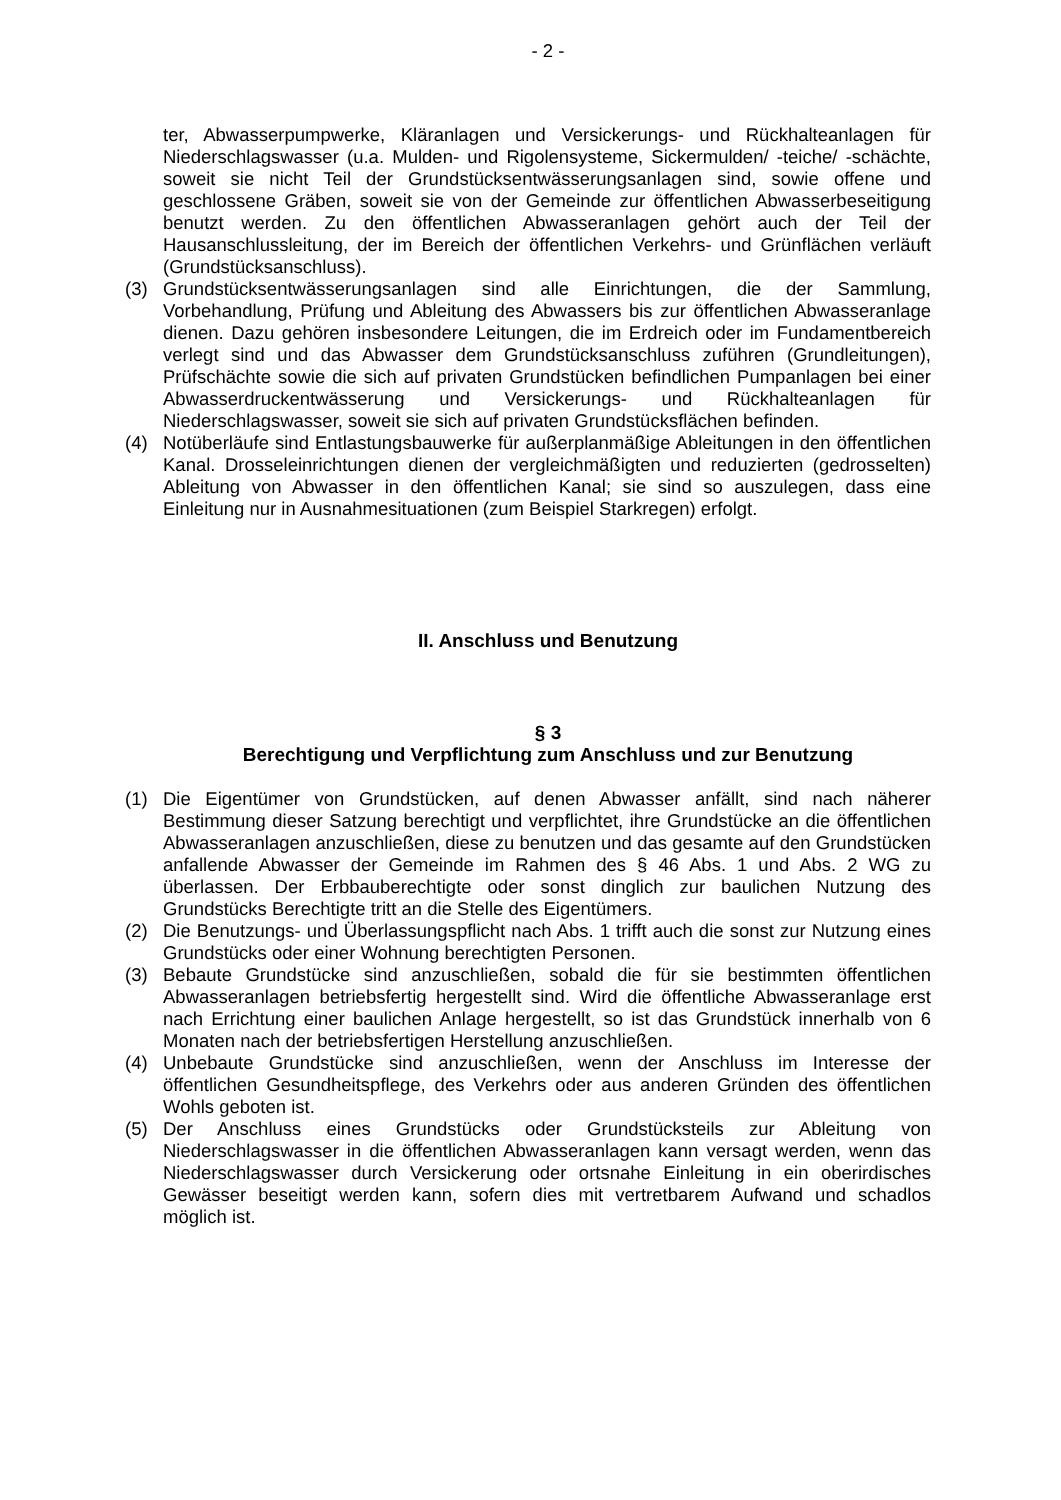- 2 -
ter, Abwasserpumpwerke, Kläranlagen und Versickerungs- und Rückhalteanlagen für Niederschlagswasser (u.a. Mulden- und Rigolensysteme, Sickermulden/ -teiche/ -schächte, soweit sie nicht Teil der Grundstücksentwässerungsanlagen sind, sowie offene und geschlossene Gräben, soweit sie von der Gemeinde zur öffentlichen Abwasserbeseitigung benutzt werden. Zu den öffentlichen Abwasseranlagen gehört auch der Teil der Hausanschlussleitung, der im Bereich der öffentlichen Verkehrs- und Grünflächen verläuft (Grundstücksanschluss).
(3) Grundstücksentwässerungsanlagen sind alle Einrichtungen, die der Sammlung, Vorbehandlung, Prüfung und Ableitung des Abwassers bis zur öffentlichen Abwasseranlage dienen. Dazu gehören insbesondere Leitungen, die im Erdreich oder im Fundamentbereich verlegt sind und das Abwasser dem Grundstücksanschluss zuführen (Grundleitungen), Prüfschächte sowie die sich auf privaten Grundstücken befindlichen Pumpanlagen bei einer Abwasserdruckentwässerung und Versickerungs- und Rückhalteanlagen für Niederschlagswasser, soweit sie sich auf privaten Grundstücksflächen befinden.
(4) Notüberläufe sind Entlastungsbauwerke für außerplanmäßige Ableitungen in den öffentlichen Kanal. Drosseleinrichtungen dienen der vergleichmäßigten und reduzierten (gedrosselten) Ableitung von Abwasser in den öffentlichen Kanal; sie sind so auszulegen, dass eine Einleitung nur in Ausnahmesituationen (zum Beispiel Starkregen) erfolgt.
II. Anschluss und Benutzung
§ 3
Berechtigung und Verpflichtung zum Anschluss und zur Benutzung
(1) Die Eigentümer von Grundstücken, auf denen Abwasser anfällt, sind nach näherer Bestimmung dieser Satzung berechtigt und verpflichtet, ihre Grundstücke an die öffentlichen Abwasseranlagen anzuschließen, diese zu benutzen und das gesamte auf den Grundstücken anfallende Abwasser der Gemeinde im Rahmen des § 46 Abs. 1 und Abs. 2 WG zu überlassen. Der Erbbauberechtigte oder sonst dinglich zur baulichen Nutzung des Grundstücks Berechtigte tritt an die Stelle des Eigentümers.
(2) Die Benutzungs- und Überlassungspflicht nach Abs. 1 trifft auch die sonst zur Nutzung eines Grundstücks oder einer Wohnung berechtigten Personen.
(3) Bebaute Grundstücke sind anzuschließen, sobald die für sie bestimmten öffentlichen Abwasseranlagen betriebsfertig hergestellt sind. Wird die öffentliche Abwasseranlage erst nach Errichtung einer baulichen Anlage hergestellt, so ist das Grundstück innerhalb von 6 Monaten nach der betriebsfertigen Herstellung anzuschließen.
(4) Unbebaute Grundstücke sind anzuschließen, wenn der Anschluss im Interesse der öffentlichen Gesundheitspflege, des Verkehrs oder aus anderen Gründen des öffentlichen Wohls geboten ist.
(5) Der Anschluss eines Grundstücks oder Grundstücksteils zur Ableitung von Niederschlagswasser in die öffentlichen Abwasseranlagen kann versagt werden, wenn das Niederschlagswasser durch Versickerung oder ortsnahe Einleitung in ein oberirdisches Gewässer beseitigt werden kann, sofern dies mit vertretbarem Aufwand und schadlos möglich ist.